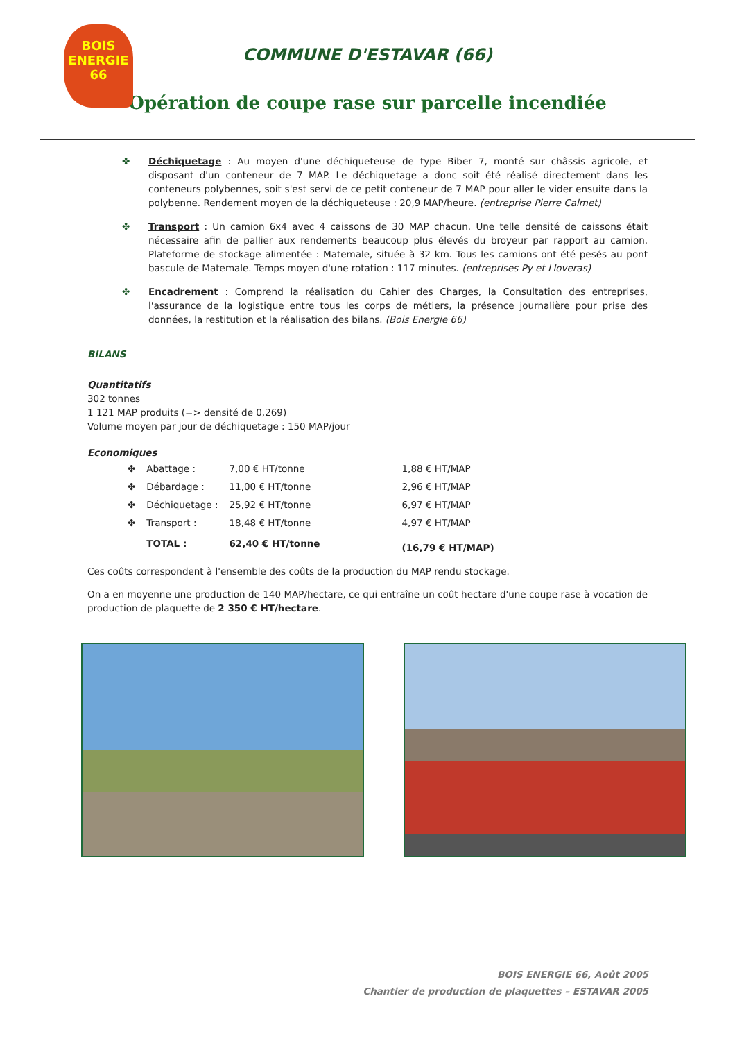BOIS ENERGIE 66
COMMUNE D'ESTAVAR (66)
Opération de coupe rase sur parcelle incendiée
✤ Déchiquetage : Au moyen d'une déchiqueteuse de type Biber 7, monté sur châssis agricole, et disposant d'un conteneur de 7 MAP. Le déchiquetage a donc soit été réalisé directement dans les conteneurs polybennes, soit s'est servi de ce petit conteneur de 7 MAP pour aller le vider ensuite dans la polybenne. Rendement moyen de la déchiqueteuse : 20,9 MAP/heure. (entreprise Pierre Calmet)
✤ Transport : Un camion 6x4 avec 4 caissons de 30 MAP chacun. Une telle densité de caissons était nécessaire afin de pallier aux rendements beaucoup plus élevés du broyeur par rapport au camion. Plateforme de stockage alimentée : Matemale, située à 32 km. Tous les camions ont été pesés au pont bascule de Matemale. Temps moyen d'une rotation : 117 minutes. (entreprises Py et Lloveras)
✤ Encadrement : Comprend la réalisation du Cahier des Charges, la Consultation des entreprises, l'assurance de la logistique entre tous les corps de métiers, la présence journalière pour prise des données, la restitution et la réalisation des bilans. (Bois Energie 66)
BILANS
Quantitatifs
302 tonnes
1 121 MAP produits (=> densité de 0,269)
Volume moyen par jour de déchiquetage : 150 MAP/jour
Economiques
| ✤ | Abattage : | 7,00 € HT/tonne | 1,88 € HT/MAP |
| ✤ | Débardage : | 11,00 € HT/tonne | 2,96 € HT/MAP |
| ✤ | Déchiquetage : | 25,92 € HT/tonne | 6,97 € HT/MAP |
| ✤ | Transport : | 18,48 € HT/tonne | 4,97 € HT/MAP |
| | TOTAL : | 62,40 € HT/tonne | (16,79 € HT/MAP) |
Ces coûts correspondent à l'ensemble des coûts de la production du MAP rendu stockage.
On a en moyenne une production de 140 MAP/hectare, ce qui entraîne un coût hectare d'une coupe rase à vocation de production de plaquette de 2 350 € HT/hectare.
BOIS ENERGIE 66, Août 2005
Chantier de production de plaquettes – ESTAVAR 2005